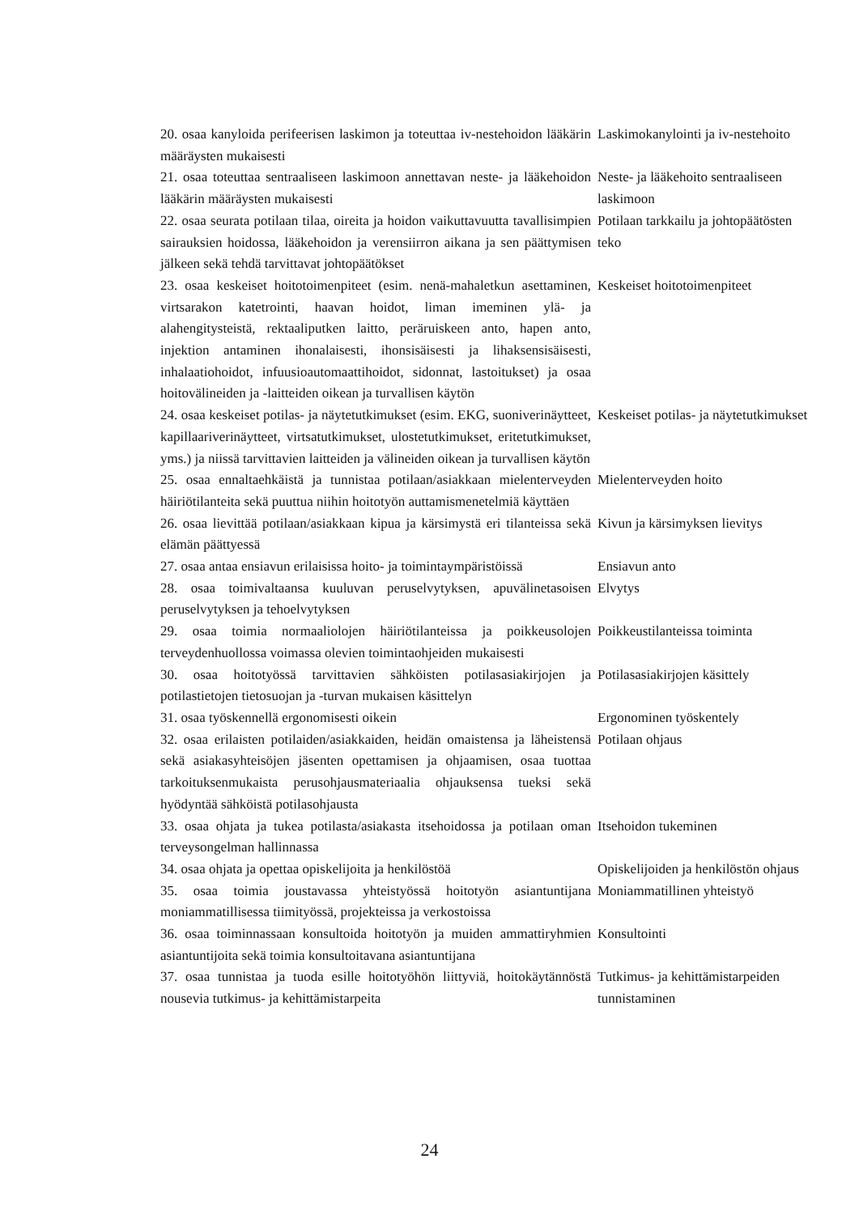| 20. osaa kanyloida perifeerisen laskimon ja toteuttaa iv-nestehoidon lääkärin määräysten mukaisesti | Laskimokanylointi ja iv-nestehoito |
| 21. osaa toteuttaa sentraaliseen laskimoon annettavan neste- ja lääkehoidon lääkärin määräysten mukaisesti | Neste- ja lääkehoito sentraaliseen laskimoon |
| 22. osaa seurata potilaan tilaa, oireita ja hoidon vaikuttavuutta tavallisimpien sairauksien hoidossa, lääkehoidon ja verensiirron aikana ja sen päättymisen jälkeen sekä tehdä tarvittavat johtopäätökset | Potilaan tarkkailu ja johtopäätösten teko |
| 23. osaa keskeiset hoitotoimenpiteet (esim. nenä-mahaletkun asettaminen, virtsarakon katetrointi, haavan hoidot, liman imeminen ylä- ja alahengitysteistä, rektaaliputken laitto, peräruiskeen anto, hapen anto, injektion antaminen ihonalaisesti, ihonsisäisesti ja lihaksensisäisesti, inhalaatiohoidot, infuusioautomaattihoidot, sidonnat, lastoitukset) ja osaa hoitovälineiden ja -laitteiden oikean ja turvallisen käytön | Keskeiset hoitotoimenpiteet |
| 24. osaa keskeiset potilas- ja näytetutkimukset (esim. EKG, suoniverinäytteet, kapillaariverinäytteet, virtsatutkimukset, ulostetutkimukset, eritetutkimukset, yms.) ja niissä tarvittavien laitteiden ja välineiden oikean ja turvallisen käytön | Keskeiset potilas- ja näytetutkimukset |
| 25. osaa ennaltaehkäistä ja tunnistaa potilaan/asiakkaan mielenterveyden häiriötilanteita sekä puuttua niihin hoitotyön auttamismenetelmiä käyttäen | Mielenterveyden hoito |
| 26. osaa lievittää potilaan/asiakkaan kipua ja kärsimystä eri tilanteissa sekä elämän päättyessä | Kivun ja kärsimyksen lievitys |
| 27. osaa antaa ensiavun erilaisissa hoito- ja toimintaympäristöissä | Ensiavun anto |
| 28. osaa toimivaltaansa kuuluvan peruselvytyksen, apuvälinetasoisen peruselvytyksen ja tehoelvytyksen | Elvytys |
| 29. osaa toimia normaaliolojen häiriötilanteissa ja poikkeusolojen terveydenhuollossa voimassa olevien toimintaohjeiden mukaisesti | Poikkeustilanteissa toiminta |
| 30. osaa hoitotyössä tarvittavien sähköisten potilasasiakirjojen ja potilastietojen tietosuojan ja -turvan mukaisen käsittelyn | Potilasasiakirjojen käsittely |
| 31. osaa työskennellä ergonomisesti oikein | Ergonominen työskentely |
| 32. osaa erilaisten potilaiden/asiakkaiden, heidän omaistensa ja läheistensä sekä asiakasyhteisöjen jäsenten opettamisen ja ohjaamisen, osaa tuottaa tarkoituksenmukaista perusohjausmateriaalia ohjauksensa tueksi sekä hyödyntää sähköistä potilasohjausta | Potilaan ohjaus |
| 33. osaa ohjata ja tukea potilasta/asiakasta itsehoidossa ja potilaan oman terveysongelman hallinnassa | Itsehoidon tukeminen |
| 34. osaa ohjata ja opettaa opiskelijoita ja henkilöstöä | Opiskelijoiden ja henkilöstön ohjaus |
| 35. osaa toimia joustavassa yhteistyössä hoitotyön asiantuntijana moniammatillisessa tiimityössä, projekteissa ja verkostoissa | Moniammatillinen yhteistyö |
| 36. osaa toiminnassaan konsultoida hoitotyön ja muiden ammattiryhmien asiantuntijoita sekä toimia konsultoitavana asiantuntijana | Konsultointi |
| 37. osaa tunnistaa ja tuoda esille hoitotyöhön liittyviä, hoitokäytännöstä nousevia tutkimus- ja kehittämistarpeita | Tutkimus- ja kehittämistarpeiden tunnistaminen |
24